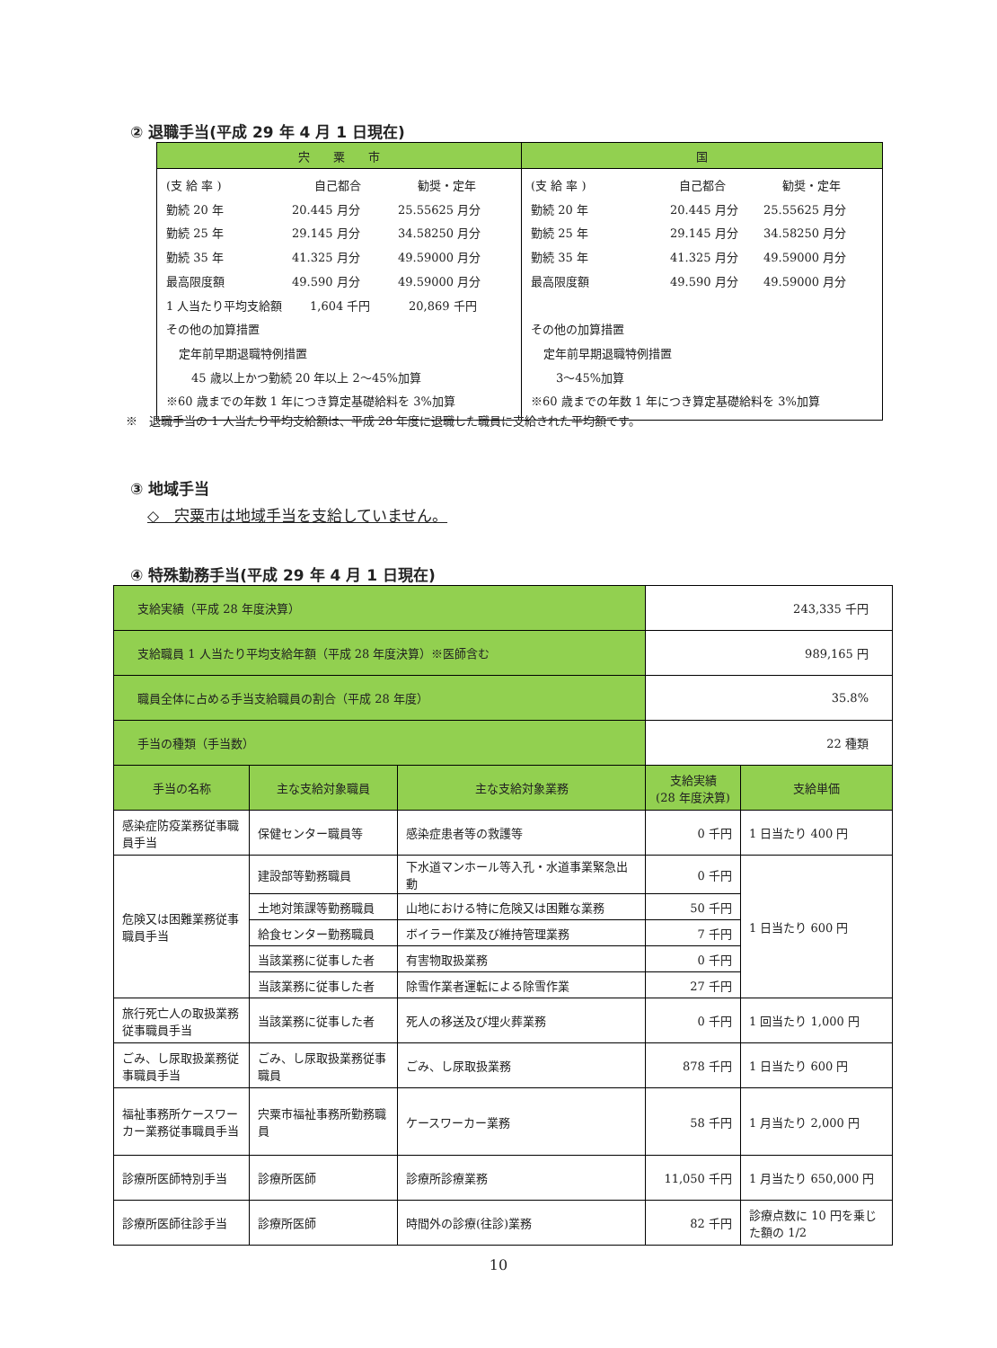② 退職手当(平成 29 年 4 月 1 日現在)
| 宍 粟 市 | 国 |
| --- | --- |
| (支 給 率 ) 自己都合 勧奨・定年 勤続 20 年 20.445 月分 25.55625 月分 勤続 25 年 29.145 月分 34.58250 月分 勤続 35 年 41.325 月分 49.59000 月分 最高限度額 49.590 月分 49.59000 月分 1 人当たり平均支給額 1,604 千円 20,869 千円 その他の加算措置 定年前早期退職特例措置 45 歳以上かつ勤続 20 年以上 2～45%加算 ※60 歳までの年数 1 年につき算定基礎給料を 3%加算 | (支 給 率 ) 自己都合 勧奨・定年 勤続 20 年 20.445 月分 25.55625 月分 勤続 25 年 29.145 月分 34.58250 月分 勤続 35 年 41.325 月分 49.59000 月分 最高限度額 49.590 月分 49.59000 月分 その他の加算措置 定年前早期退職特例措置 3～45%加算 ※60 歳までの年数 1 年につき算定基礎給料を 3%加算 |
※　退職手当の 1 人当たり平均支給額は、平成 28 年度に退職した職員に支給された平均額です。
③ 地域手当
◇　宍粟市は地域手当を支給していません。
④ 特殊勤務手当(平成 29 年 4 月 1 日現在)
| 支給実績（平成 28 年度決算） | | | 243,335 千円 | |
| 支給職員 1 人当たり平均支給年額（平成 28 年度決算）※医師含む | | | 989,165 円 | |
| 職員全体に占める手当支給職員の割合（平成 28 年度） | | | 35.8% | |
| 手当の種類（手当数） | | | 22 種類 | |
| 手当の名称 | 主な支給対象職員 | 主な支給対象業務 | 支給実績 (28 年度決算) | 支給単価 |
| 感染症防疫業務従事職員手当 | 保健センター職員等 | 感染症患者等の救護等 | 0 千円 | 1 日当たり 400 円 |
| 危険又は困難業務従事職員手当 | 建設部等勤務職員 | 下水道マンホール等入孔・水道事業緊急出動 | 0 千円 | 1 日当たり 600 円 |
| | 土地対策課等勤務職員 | 山地における特に危険又は困難な業務 | 50 千円 | |
| | 給食センター勤務職員 | ボイラー作業及び維持管理業務 | 7 千円 | |
| | 当該業務に従事した者 | 有害物取扱業務 | 0 千円 | |
| | 当該業務に従事した者 | 除雪作業者運転による除雪作業 | 27 千円 | |
| 旅行死亡人の取扱業務従事職員手当 | 当該業務に従事した者 | 死人の移送及び埋火葬業務 | 0 千円 | 1 回当たり 1,000 円 |
| ごみ、し尿取扱業務従事職員手当 | ごみ、し尿取扱業務従事職員 | ごみ、し尿取扱業務 | 878 千円 | 1 日当たり 600 円 |
| 福祉事務所ケースワーカー業務従事職員手当 | 宍粟市福祉事務所勤務職員 | ケースワーカー業務 | 58 千円 | 1 月当たり 2,000 円 |
| 診療所医師特別手当 | 診療所医師 | 診療所診療業務 | 11,050 千円 | 1 月当たり 650,000 円 |
| 診療所医師往診手当 | 診療所医師 | 時間外の診療(往診)業務 | 82 千円 | 診療点数に 10 円を乗じた額の 1/2 |
10